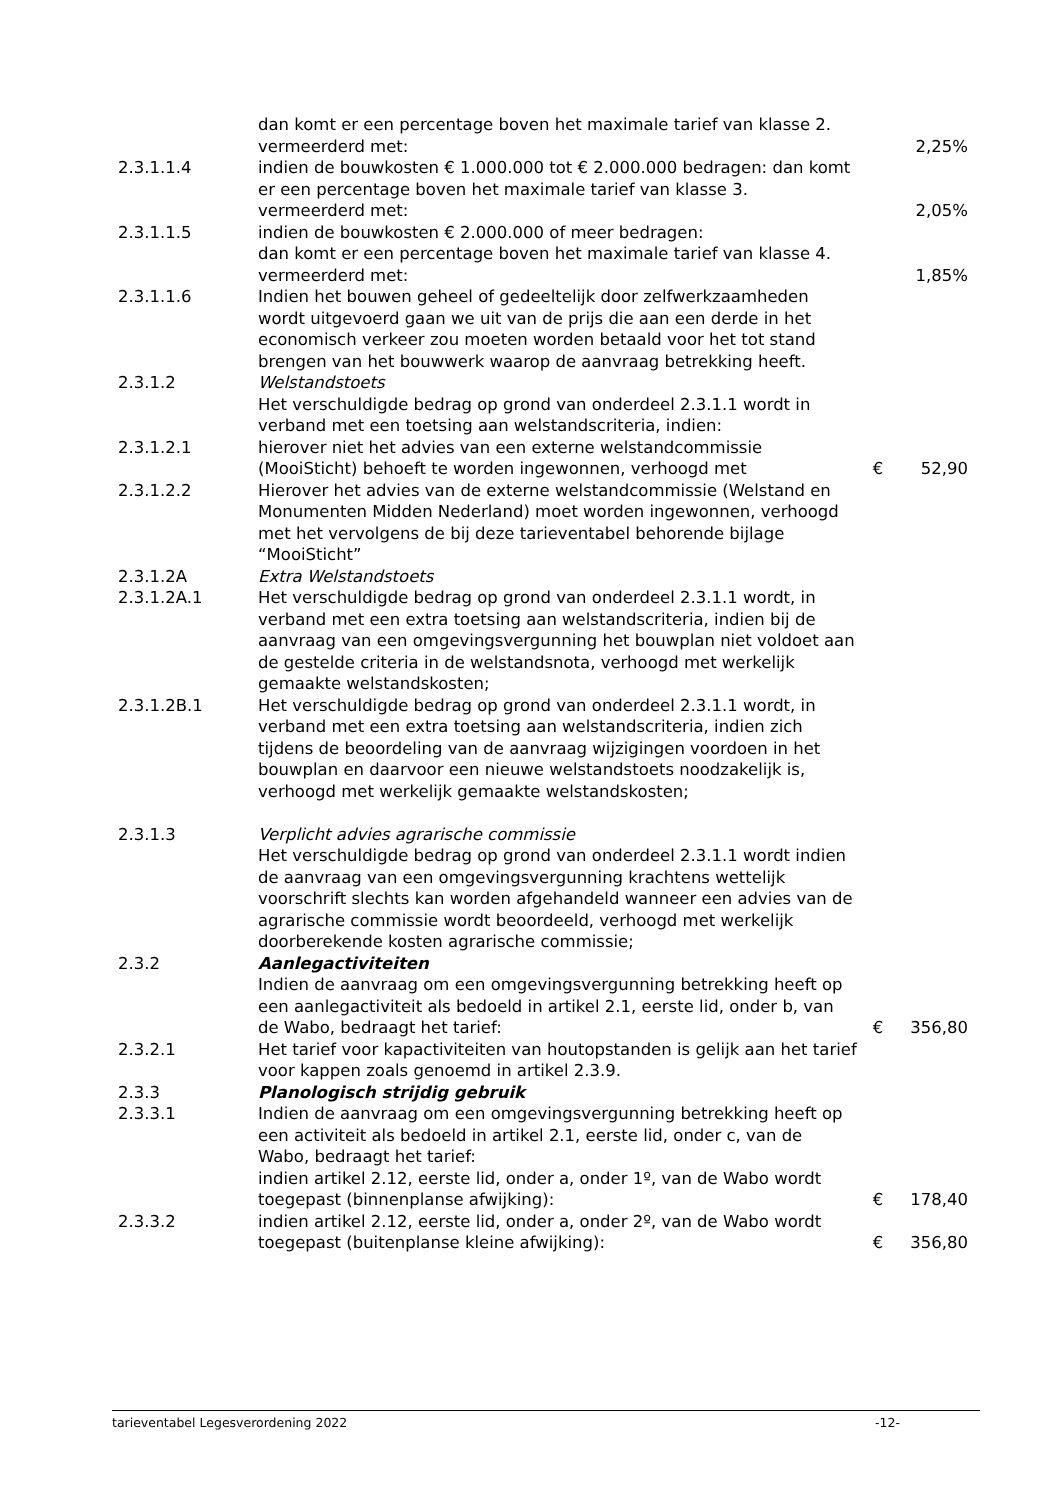| | dan komt er een percentage boven het maximale tarief van klasse 2. vermeerderd met: | | 2,25% |
| 2.3.1.1.4 | indien de bouwkosten € 1.000.000 tot € 2.000.000 bedragen: dan komt er een percentage boven het maximale tarief van klasse 3. vermeerderd met: | | 2,05% |
| 2.3.1.1.5 | indien de bouwkosten € 2.000.000 of meer bedragen: dan komt er een percentage boven het maximale tarief van klasse 4. vermeerderd met: | | 1,85% |
| 2.3.1.1.6 | Indien het bouwen geheel of gedeeltelijk door zelfwerkzaamheden wordt uitgevoerd gaan we uit van de prijs die aan een derde in het economisch verkeer zou moeten worden betaald voor het tot stand brengen van het bouwwerk waarop de aanvraag betrekking heeft. | | |
| 2.3.1.2 | Welstandstoets Het verschuldigde bedrag op grond van onderdeel 2.3.1.1 wordt in verband met een toetsing aan welstandscriteria, indien: | | |
| 2.3.1.2.1 | hierover niet het advies van een externe welstandcommissie (MooiSticht) behoeft te worden ingewonnen, verhoogd met | € | 52,90 |
| 2.3.1.2.2 | Hierover het advies van de externe welstandcommissie (Welstand en Monumenten Midden Nederland) moet worden ingewonnen, verhoogd met het vervolgens de bij deze tarieventabel behorende bijlage “MooiSticht” | | |
| 2.3.1.2A | Extra Welstandstoets | | |
| 2.3.1.2A.1 | Het verschuldigde bedrag op grond van onderdeel 2.3.1.1 wordt, in verband met een extra toetsing aan welstandscriteria, indien bij de aanvraag van een omgevingsvergunning het bouwplan niet voldoet aan de gestelde criteria in de welstandsnota, verhoogd met werkelijk gemaakte welstandskosten; | | |
| 2.3.1.2B.1 | Het verschuldigde bedrag op grond van onderdeel 2.3.1.1 wordt, in verband met een extra toetsing aan welstandscriteria, indien zich tijdens de beoordeling van de aanvraag wijzigingen voordoen in het bouwplan en daarvoor een nieuwe welstandstoets noodzakelijk is, verhoogd met werkelijk gemaakte welstandskosten; | | |
| 2.3.1.3 | Verplicht advies agrarische commissie Het verschuldigde bedrag op grond van onderdeel 2.3.1.1 wordt indien de aanvraag van een omgevingsvergunning krachtens wettelijk voorschrift slechts kan worden afgehandeld wanneer een advies van de agrarische commissie wordt beoordeeld, verhoogd met werkelijk doorberekende kosten agrarische commissie; | | |
| 2.3.2 | Aanlegactiviteiten Indien de aanvraag om een omgevingsvergunning betrekking heeft op een aanlegactiviteit als bedoeld in artikel 2.1, eerste lid, onder b, van de Wabo, bedraagt het tarief: | € | 356,80 |
| 2.3.2.1 | Het tarief voor kapactiviteiten van houtopstanden is gelijk aan het tarief voor kappen zoals genoemd in artikel 2.3.9. | | |
| 2.3.3 | Planologisch strijdig gebruik | | |
| 2.3.3.1 | Indien de aanvraag om een omgevingsvergunning betrekking heeft op een activiteit als bedoeld in artikel 2.1, eerste lid, onder c, van de Wabo, bedraagt het tarief: indien artikel 2.12, eerste lid, onder a, onder 1º, van de Wabo wordt toegepast (binnenplanse afwijking): | € | 178,40 |
| 2.3.3.2 | indien artikel 2.12, eerste lid, onder a, onder 2º, van de Wabo wordt toegepast (buitenplanse kleine afwijking): | € | 356,80 |
tarieventabel Legesverordening 2022 -12-